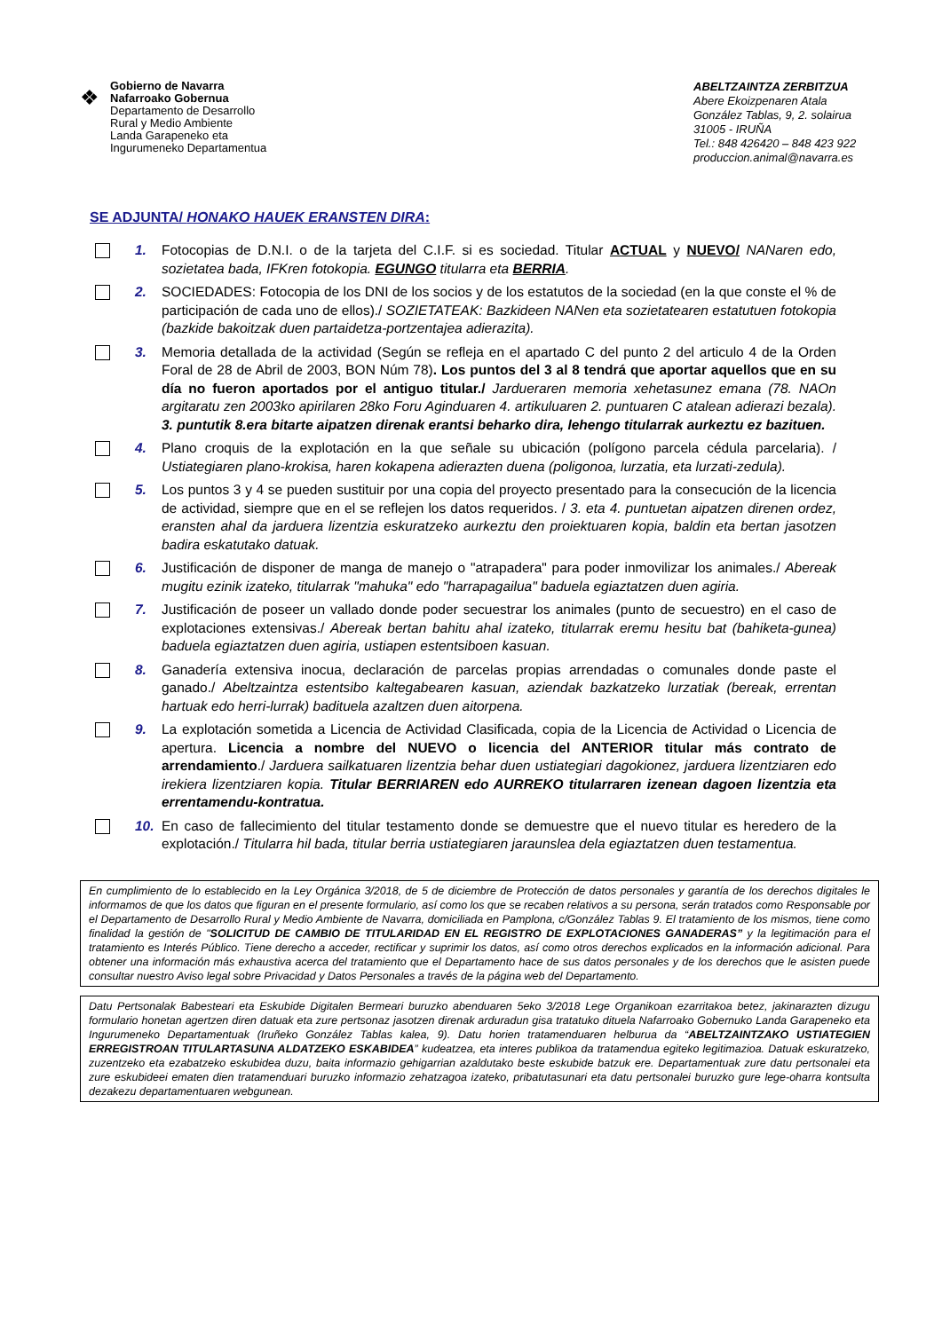❖
Gobierno de Navarra
Nafarroako Gobernua
Departamento de Desarrollo
Rural y Medio Ambiente
Landa Garapeneko eta
Ingurumeneko Departamentua
ABELTZAINTZA ZERBITZUA
Abere Ekoizpenaren Atala
González Tablas, 9, 2. solairua
31005 - IRUÑA
Tel.: 848 426420 – 848 423 922
produccion.animal@navarra.es
SE ADJUNTA/ HONAKO HAUEK ERANSTEN DIRA:
1. Fotocopias de D.N.I. o de la tarjeta del C.I.F. si es sociedad. Titular ACTUAL y NUEVO/ NANaren edo, sozietatea bada, IFKren fotokopia. EGUNGO titularra eta BERRIA.
2. SOCIEDADES: Fotocopia de los DNI de los socios y de los estatutos de la sociedad (en la que conste el % de participación de cada uno de ellos)./ SOZIETATEAK: Bazkideen NANen eta sozietatearen estatutuen fotokopia (bazkide bakoitzak duen partaidetza-portzentajea adierazita).
3. Memoria detallada de la actividad (Según se refleja en el apartado C del punto 2 del articulo 4 de la Orden Foral de 28 de Abril de 2003, BON Núm 78). Los puntos del 3 al 8 tendrá que aportar aquellos que en su día no fueron aportados por el antiguo titular./ Jardueraren memoria xehetasunez emana (78. NAOn argitaratu zen 2003ko apirilaren 28ko Foru Aginduaren 4. artikuluaren 2. puntuaren C atalean adierazi bezala). 3. puntutik 8.era bitarte aipatzen direnak erantsi beharko dira, lehengo titularrak aurkeztu ez bazituen.
4. Plano croquis de la explotación en la que señale su ubicación (polígono parcela cédula parcelaria). / Ustiategiaren plano-krokisa, haren kokapena adierazten duena (poligonoa, lurzatia, eta lurzati-zedula).
5. Los puntos 3 y 4 se pueden sustituir por una copia del proyecto presentado para la consecución de la licencia de actividad, siempre que en el se reflejen los datos requeridos. / 3. eta 4. puntuetan aipatzen direnen ordez, eransten ahal da jarduera lizentzia eskuratzeko aurkeztu den proiektuaren kopia, baldin eta bertan jasotzen badira eskatutako datuak.
6. Justificación de disponer de manga de manejo o "atrapadera" para poder inmovilizar los animales./ Abereak mugitu ezinik izateko, titularrak "mahuka" edo "harrapagailua" baduela egiaztatzen duen agiria.
7. Justificación de poseer un vallado donde poder secuestrar los animales (punto de secuestro) en el caso de explotaciones extensivas./ Abereak bertan bahitu ahal izateko, titularrak eremu hesitu bat (bahiketa-gunea) baduela egiaztatzen duen agiria, ustiapen estentsiboen kasuan.
8. Ganadería extensiva inocua, declaración de parcelas propias arrendadas o comunales donde paste el ganado./ Abeltzaintza estentsibo kaltegabearen kasuan, aziendak bazkatzeko lurzatiak (bereak, errentan hartuak edo herri-lurrak) badituela azaltzen duen aitorpena.
9. La explotación sometida a Licencia de Actividad Clasificada, copia de la Licencia de Actividad o Licencia de apertura. Licencia a nombre del NUEVO o licencia del ANTERIOR titular más contrato de arrendamiento./ Jarduera sailkatuaren lizentzia behar duen ustiategiari dagokionez, jarduera lizentziaren edo irekiera lizentziaren kopia. Titular BERRIAREN edo AURREKO titularraren izenean dagoen lizentzia eta errentamendu-kontratua.
10. En caso de fallecimiento del titular testamento donde se demuestre que el nuevo titular es heredero de la explotación./ Titularra hil bada, titular berria ustiategiaren jaraunslea dela egiaztatzen duen testamentua.
En cumplimiento de lo establecido en la Ley Orgánica 3/2018, de 5 de diciembre de Protección de datos personales y garantía de los derechos digitales le informamos de que los datos que figuran en el presente formulario, así como los que se recaben relativos a su persona, serán tratados como Responsable por el Departamento de Desarrollo Rural y Medio Ambiente de Navarra, domiciliada en Pamplona, c/González Tablas 9. El tratamiento de los mismos, tiene como finalidad la gestión de "SOLICITUD DE CAMBIO DE TITULARIDAD EN EL REGISTRO DE EXPLOTACIONES GANADERAS” y la legitimación para el tratamiento es Interés Público. Tiene derecho a acceder, rectificar y suprimir los datos, así como otros derechos explicados en la información adicional. Para obtener una información más exhaustiva acerca del tratamiento que el Departamento hace de sus datos personales y de los derechos que le asisten puede consultar nuestro Aviso legal sobre Privacidad y Datos Personales a través de la página web del Departamento.
Datu Pertsonalak Babesteari eta Eskubide Digitalen Bermeari buruzko abenduaren 5eko 3/2018 Lege Organikoan ezarritakoa betez, jakinarazten dizugu formulario honetan agertzen diren datuak eta zure pertsonaz jasotzen direnak arduradun gisa tratatuko dituela Nafarroako Gobernuko Landa Garapeneko eta Ingurumeneko Departamentuak (Iruñeko González Tablas kalea, 9). Datu horien tratamenduaren helburua da “ABELTZAINTZAKO USTIATEGIEN ERREGISTROAN TITULARTASUNA ALDATZEKO ESKABIDEA” kudeatzea, eta interes publikoa da tratamendua egiteko legitimazioa. Datuak eskuratzeko, zuzentzeko eta ezabatzeko eskubidea duzu, baita informazio gehigarrian azaldutako beste eskubide batzuk ere. Departamentuak zure datu pertsonalei eta zure eskubideei ematen dien tratamenduari buruzko informazio zehatzagoa izateko, pribatutasunari eta datu pertsonalei buruzko gure lege-oharra kontsulta dezakezu departamentuaren webgunean.